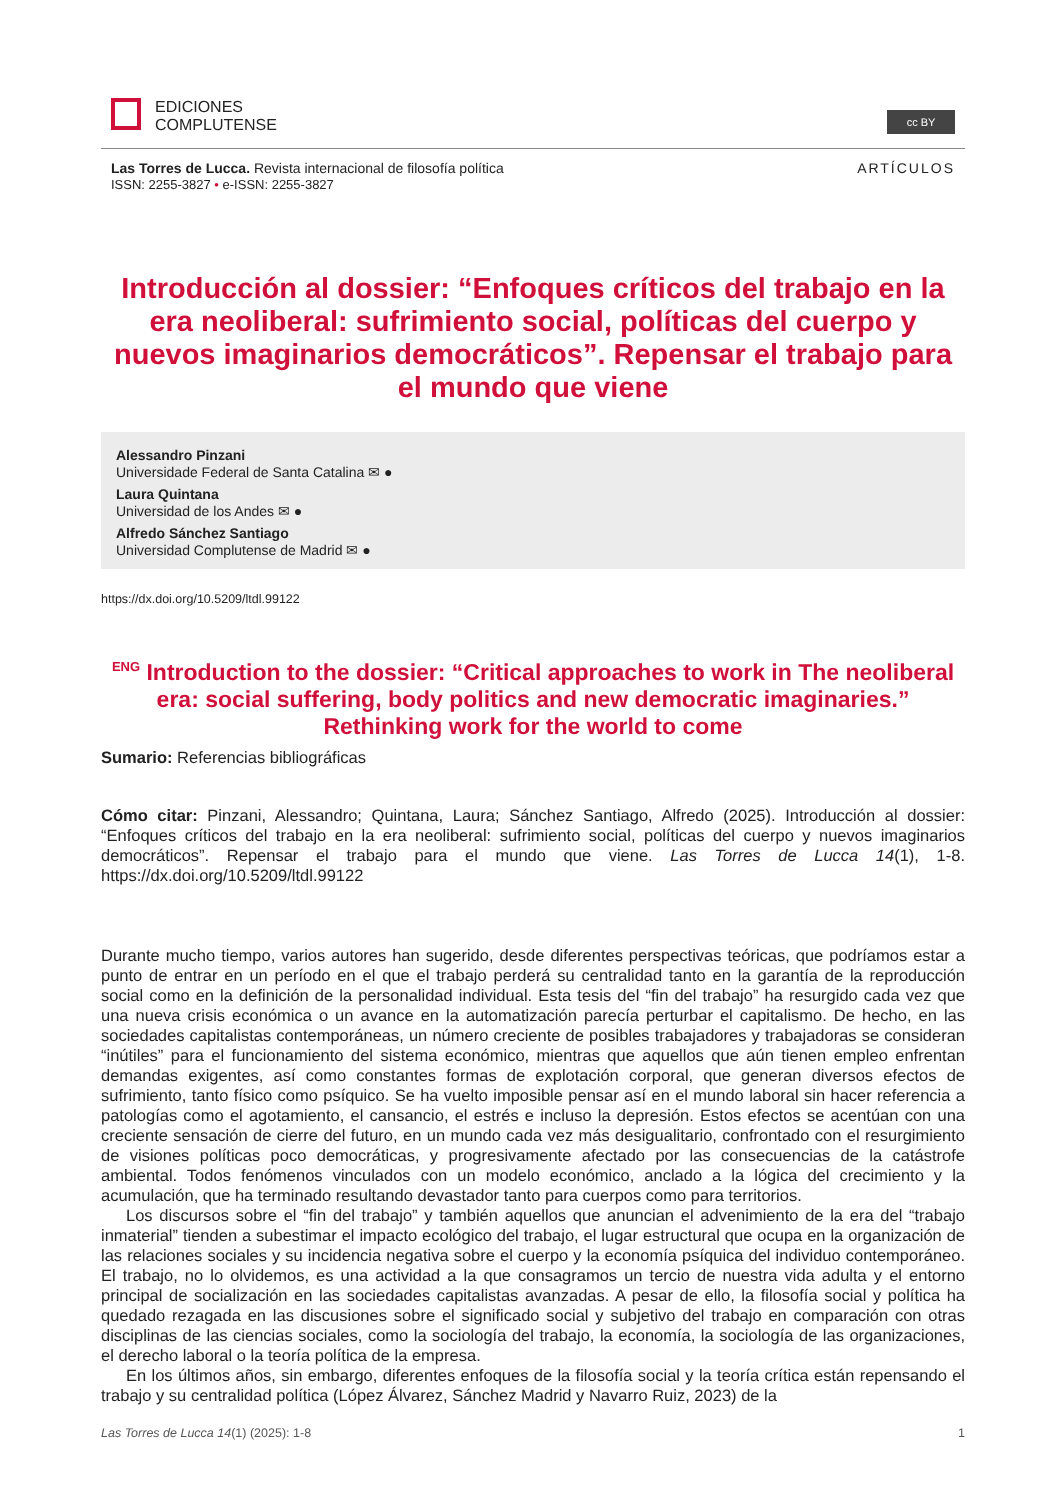EDICIONES
COMPLUTENSE
cc BY
Las Torres de Lucca. Revista internacional de filosofía política
ISSN: 2255-3827 • e-ISSN: 2255-3827
ARTÍCULOS
Introducción al dossier: “Enfoques críticos del trabajo en la era neoliberal: sufrimiento social, políticas del cuerpo y nuevos imaginarios democráticos”. Repensar el trabajo para el mundo que viene
Alessandro Pinzani
Universidade Federal de Santa Catalina ✉ ●
Laura Quintana
Universidad de los Andes ✉ ●
Alfredo Sánchez Santiago
Universidad Complutense de Madrid ✉ ●
https://dx.doi.org/10.5209/ltdl.99122
<sup>ENG</sup> Introduction to the dossier: “Critical approaches to work in The neoliberal era: social suffering, body politics and new democratic imaginaries.” Rethinking work for the world to come
Sumario: Referencias bibliográficas
Cómo citar: Pinzani, Alessandro; Quintana, Laura; Sánchez Santiago, Alfredo (2025). Introducción al dossier: “Enfoques críticos del trabajo en la era neoliberal: sufrimiento social, políticas del cuerpo y nuevos imaginarios democráticos”. Repensar el trabajo para el mundo que viene. Las Torres de Lucca 14(1), 1-8. https://dx.doi.org/10.5209/ltdl.99122
Durante mucho tiempo, varios autores han sugerido, desde diferentes perspectivas teóricas, que podríamos estar a punto de entrar en un período en el que el trabajo perderá su centralidad tanto en la garantía de la reproducción social como en la definición de la personalidad individual. Esta tesis del “fin del trabajo” ha resurgido cada vez que una nueva crisis económica o un avance en la automatización parecía perturbar el capitalismo. De hecho, en las sociedades capitalistas contemporáneas, un número creciente de posibles trabajadores y trabajadoras se consideran “inútiles” para el funcionamiento del sistema económico, mientras que aquellos que aún tienen empleo enfrentan demandas exigentes, así como constantes formas de explotación corporal, que generan diversos efectos de sufrimiento, tanto físico como psíquico. Se ha vuelto imposible pensar así en el mundo laboral sin hacer referencia a patologías como el agotamiento, el cansancio, el estrés e incluso la depresión. Estos efectos se acentúan con una creciente sensación de cierre del futuro, en un mundo cada vez más desigualitario, confrontado con el resurgimiento de visiones políticas poco democráticas, y progresivamente afectado por las consecuencias de la catástrofe ambiental. Todos fenómenos vinculados con un modelo económico, anclado a la lógica del crecimiento y la acumulación, que ha terminado resultando devastador tanto para cuerpos como para territorios.
Los discursos sobre el “fin del trabajo” y también aquellos que anuncian el advenimiento de la era del “trabajo inmaterial” tienden a subestimar el impacto ecológico del trabajo, el lugar estructural que ocupa en la organización de las relaciones sociales y su incidencia negativa sobre el cuerpo y la economía psíquica del individuo contemporáneo. El trabajo, no lo olvidemos, es una actividad a la que consagramos un tercio de nuestra vida adulta y el entorno principal de socialización en las sociedades capitalistas avanzadas. A pesar de ello, la filosofía social y política ha quedado rezagada en las discusiones sobre el significado social y subjetivo del trabajo en comparación con otras disciplinas de las ciencias sociales, como la sociología del trabajo, la economía, la sociología de las organizaciones, el derecho laboral o la teoría política de la empresa.
En los últimos años, sin embargo, diferentes enfoques de la filosofía social y la teoría crítica están repensando el trabajo y su centralidad política (López Álvarez, Sánchez Madrid y Navarro Ruiz, 2023) de la
Las Torres de Lucca 14(1) (2025): 1-8 1